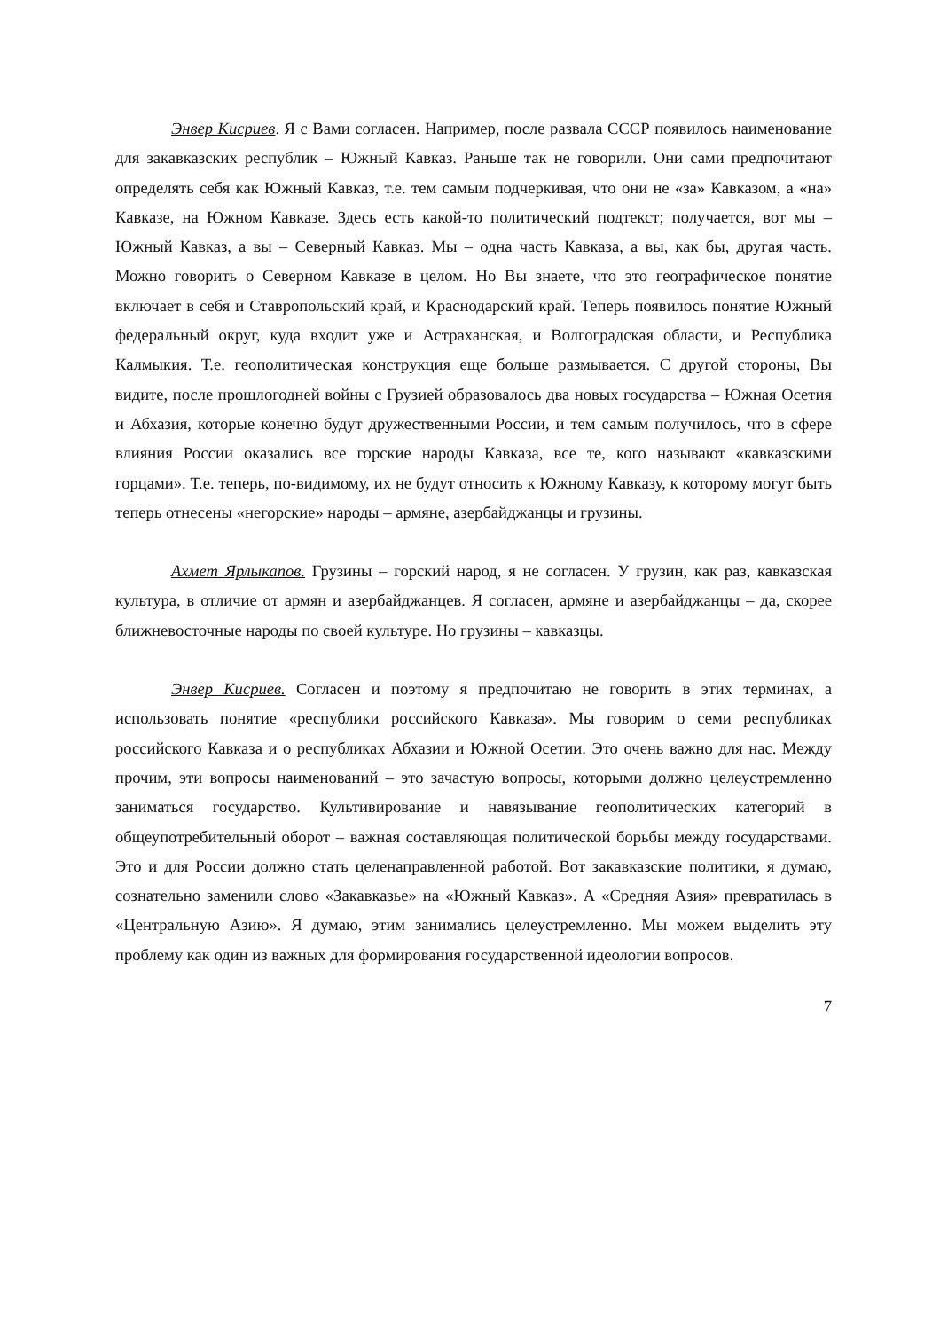Энвер Кисриев. Я с Вами согласен. Например, после развала СССР появилось наименование для закавказских республик – Южный Кавказ. Раньше так не говорили. Они сами предпочитают определять себя как Южный Кавказ, т.е. тем самым подчеркивая, что они не «за» Кавказом, а «на» Кавказе, на Южном Кавказе. Здесь есть какой-то политический подтекст; получается, вот мы – Южный Кавказ, а вы – Северный Кавказ. Мы – одна часть Кавказа, а вы, как бы, другая часть. Можно говорить о Северном Кавказе в целом. Но Вы знаете, что это географическое понятие включает в себя и Ставропольский край, и Краснодарский край. Теперь появилось понятие Южный федеральный округ, куда входит уже и Астраханская, и Волгоградская области, и Республика Калмыкия. Т.е. геополитическая конструкция еще больше размывается. С другой стороны, Вы видите, после прошлогодней войны с Грузией образовалось два новых государства – Южная Осетия и Абхазия, которые конечно будут дружественными России, и тем самым получилось, что в сфере влияния России оказались все горские народы Кавказа, все те, кого называют «кавказскими горцами». Т.е. теперь, по-видимому, их не будут относить к Южному Кавказу, к которому могут быть теперь отнесены «негорские» народы – армяне, азербайджанцы и грузины.
Ахмет Ярлыкапов. Грузины – горский народ, я не согласен. У грузин, как раз, кавказская культура, в отличие от армян и азербайджанцев. Я согласен, армяне и азербайджанцы – да, скорее ближневосточные народы по своей культуре. Но грузины – кавказцы.
Энвер Кисриев. Согласен и поэтому я предпочитаю не говорить в этих терминах, а использовать понятие «республики российского Кавказа». Мы говорим о семи республиках российского Кавказа и о республиках Абхазии и Южной Осетии. Это очень важно для нас. Между прочим, эти вопросы наименований – это зачастую вопросы, которыми должно целеустремленно заниматься государство. Культивирование и навязывание геополитических категорий в общеупотребительный оборот – важная составляющая политической борьбы между государствами. Это и для России должно стать целенаправленной работой. Вот закавказские политики, я думаю, сознательно заменили слово «Закавказье» на «Южный Кавказ». А «Средняя Азия» превратилась в «Центральную Азию». Я думаю, этим занимались целеустремленно. Мы можем выделить эту проблему как один из важных для формирования государственной идеологии вопросов.
7